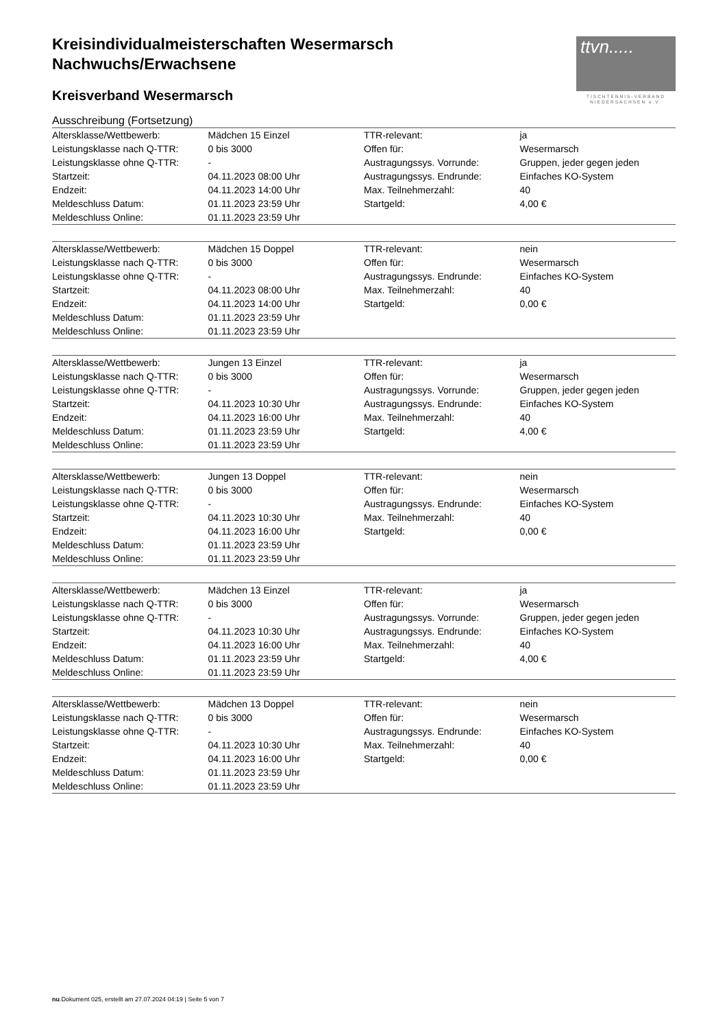ttvn.....
TISCHTENNIS-VERBAND
NIEDERSACHSEN e.V.
Kreisindividualmeisterschaften Wesermarsch
Nachwuchs/Erwachsene
Kreisverband Wesermarsch
Ausschreibung (Fortsetzung)
| Altersklasse/Wettbewerb: | Mädchen 15 Einzel | TTR-relevant: | ja |
| Leistungsklasse nach Q-TTR: | 0 bis 3000 | Offen für: | Wesermarsch |
| Leistungsklasse ohne Q-TTR: | - | Austragungssys. Vorrunde: | Gruppen, jeder gegen jeden |
| Startzeit: | 04.11.2023 08:00 Uhr | Austragungssys. Endrunde: | Einfaches KO-System |
| Endzeit: | 04.11.2023 14:00 Uhr | Max. Teilnehmerzahl: | 40 |
| Meldeschluss Datum: | 01.11.2023 23:59 Uhr | Startgeld: | 4,00 € |
| Meldeschluss Online: | 01.11.2023 23:59 Uhr | | |
| Altersklasse/Wettbewerb: | Mädchen 15 Doppel | TTR-relevant: | nein |
| Leistungsklasse nach Q-TTR: | 0 bis 3000 | Offen für: | Wesermarsch |
| Leistungsklasse ohne Q-TTR: | - | Austragungssys. Endrunde: | Einfaches KO-System |
| Startzeit: | 04.11.2023 08:00 Uhr | Max. Teilnehmerzahl: | 40 |
| Endzeit: | 04.11.2023 14:00 Uhr | Startgeld: | 0,00 € |
| Meldeschluss Datum: | 01.11.2023 23:59 Uhr | | |
| Meldeschluss Online: | 01.11.2023 23:59 Uhr | | |
| Altersklasse/Wettbewerb: | Jungen 13 Einzel | TTR-relevant: | ja |
| Leistungsklasse nach Q-TTR: | 0 bis 3000 | Offen für: | Wesermarsch |
| Leistungsklasse ohne Q-TTR: | - | Austragungssys. Vorrunde: | Gruppen, jeder gegen jeden |
| Startzeit: | 04.11.2023 10:30 Uhr | Austragungssys. Endrunde: | Einfaches KO-System |
| Endzeit: | 04.11.2023 16:00 Uhr | Max. Teilnehmerzahl: | 40 |
| Meldeschluss Datum: | 01.11.2023 23:59 Uhr | Startgeld: | 4,00 € |
| Meldeschluss Online: | 01.11.2023 23:59 Uhr | | |
| Altersklasse/Wettbewerb: | Jungen 13 Doppel | TTR-relevant: | nein |
| Leistungsklasse nach Q-TTR: | 0 bis 3000 | Offen für: | Wesermarsch |
| Leistungsklasse ohne Q-TTR: | - | Austragungssys. Endrunde: | Einfaches KO-System |
| Startzeit: | 04.11.2023 10:30 Uhr | Max. Teilnehmerzahl: | 40 |
| Endzeit: | 04.11.2023 16:00 Uhr | Startgeld: | 0,00 € |
| Meldeschluss Datum: | 01.11.2023 23:59 Uhr | | |
| Meldeschluss Online: | 01.11.2023 23:59 Uhr | | |
| Altersklasse/Wettbewerb: | Mädchen 13 Einzel | TTR-relevant: | ja |
| Leistungsklasse nach Q-TTR: | 0 bis 3000 | Offen für: | Wesermarsch |
| Leistungsklasse ohne Q-TTR: | - | Austragungssys. Vorrunde: | Gruppen, jeder gegen jeden |
| Startzeit: | 04.11.2023 10:30 Uhr | Austragungssys. Endrunde: | Einfaches KO-System |
| Endzeit: | 04.11.2023 16:00 Uhr | Max. Teilnehmerzahl: | 40 |
| Meldeschluss Datum: | 01.11.2023 23:59 Uhr | Startgeld: | 4,00 € |
| Meldeschluss Online: | 01.11.2023 23:59 Uhr | | |
| Altersklasse/Wettbewerb: | Mädchen 13 Doppel | TTR-relevant: | nein |
| Leistungsklasse nach Q-TTR: | 0 bis 3000 | Offen für: | Wesermarsch |
| Leistungsklasse ohne Q-TTR: | - | Austragungssys. Endrunde: | Einfaches KO-System |
| Startzeit: | 04.11.2023 10:30 Uhr | Max. Teilnehmerzahl: | 40 |
| Endzeit: | 04.11.2023 16:00 Uhr | Startgeld: | 0,00 € |
| Meldeschluss Datum: | 01.11.2023 23:59 Uhr | | |
| Meldeschluss Online: | 01.11.2023 23:59 Uhr | | |
nu.Dokument 025, erstellt am 27.07.2024 04:19 | Seite 5 von 7